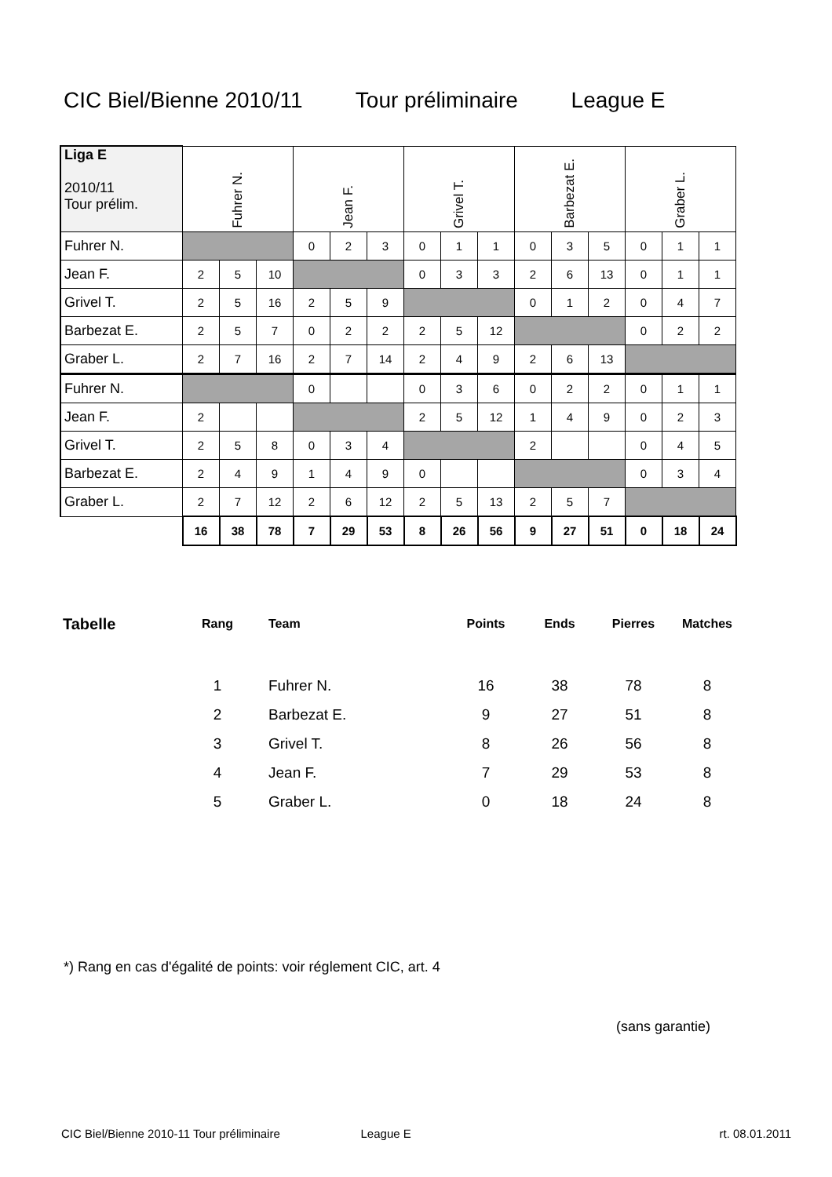CIC Biel/Bienne 2010/11 Tour préliminaire League E
| Liga E 2010/11 Tour prélim. | Fuhrer N. | | | Jean F. | | | Grivel T. | | | Barbezat E. | | | Graber L. | | |
| Fuhrer N. | | | | 0 | 2 | 3 | 0 | 1 | 1 | 0 | 3 | 5 | 0 | 1 | 1 |
| Jean F. | 2 | 5 | 10 | | | | 0 | 3 | 3 | 2 | 6 | 13 | 0 | 1 | 1 |
| Grivel T. | 2 | 5 | 16 | 2 | 5 | 9 | | | | 0 | 1 | 2 | 0 | 4 | 7 |
| Barbezat E. | 2 | 5 | 7 | 0 | 2 | 2 | 2 | 5 | 12 | | | | 0 | 2 | 2 |
| Graber L. | 2 | 7 | 16 | 2 | 7 | 14 | 2 | 4 | 9 | 2 | 6 | 13 | | | |
| Fuhrer N. | | | | 0 | | | 0 | 3 | 6 | 0 | 2 | 2 | 0 | 1 | 1 |
| Jean F. | 2 | | | | | | 2 | 5 | 12 | 1 | 4 | 9 | 0 | 2 | 3 |
| Grivel T. | 2 | 5 | 8 | 0 | 3 | 4 | | | | 2 | | | 0 | 4 | 5 |
| Barbezat E. | 2 | 4 | 9 | 1 | 4 | 9 | 0 | | | | | | 0 | 3 | 4 |
| Graber L. | 2 | 7 | 12 | 2 | 6 | 12 | 2 | 5 | 13 | 2 | 5 | 7 | | | |
| | 16 | 38 | 78 | 7 | 29 | 53 | 8 | 26 | 56 | 9 | 27 | 51 | 0 | 18 | 24 |
| Tabelle | Rang | Team | Points | Ends | Pierres | Matches |
| --- | --- | --- | --- | --- | --- | --- |
| | 1 | Fuhrer N. | 16 | 38 | 78 | 8 |
| | 2 | Barbezat E. | 9 | 27 | 51 | 8 |
| | 3 | Grivel T. | 8 | 26 | 56 | 8 |
| | 4 | Jean F. | 7 | 29 | 53 | 8 |
| | 5 | Graber L. | 0 | 18 | 24 | 8 |
*) Rang en cas d'égalité de points: voir régl­ement CIC, art. 4
(sans garantie)
CIC Biel/Bienne 2010-11 Tour préliminaire League E rt. 08.01.2011